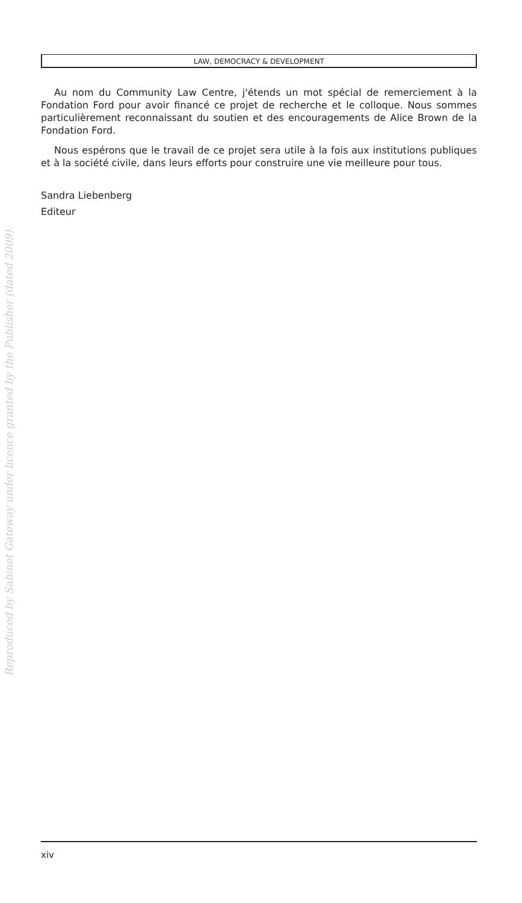Reproduced by Sabinet Gateway under licence granted by the Publisher (dated 2009).
LAW, DEMOCRACY & DEVELOPMENT
Au nom du Community Law Centre, j'étends un mot spécial de remerciement à la Fondation Ford pour avoir financé ce projet de recherche et le colloque. Nous sommes particulièrement reconnaissant du soutien et des encouragements de Alice Brown de la Fondation Ford.
Nous espérons que le travail de ce projet sera utile à la fois aux institutions publiques et à la société civile, dans leurs efforts pour construire une vie meilleure pour tous.
Sandra Liebenberg
Editeur
xiv